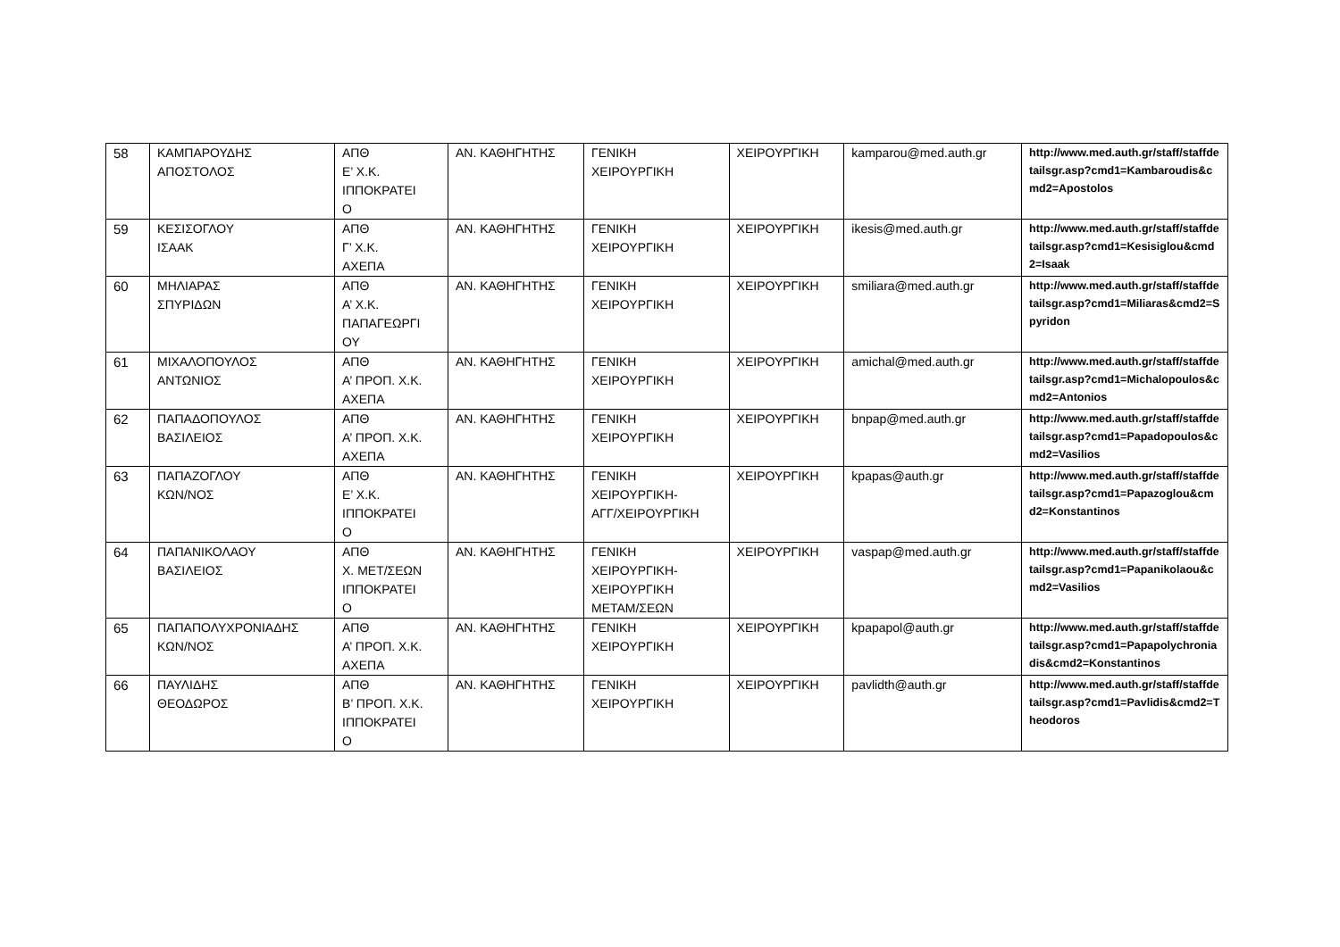| 58 | ΚΑΜΠΑΡΟΥΔΗΣ ΑΠΟΣΤΟΛΟΣ | ΑΠΘ Ε’ Χ.Κ. ΙΠΠΟΚΡΑΤΕΙ Ο | ΑΝ. ΚΑΘΗΓΗΤΗΣ | ΓΕΝΙΚΗ ΧΕΙΡΟΥΡΓΙΚΗ | ΧΕΙΡΟΥΡΓΙΚΗ | kamparou@med.auth.gr | http://www.med.auth.gr/staff/staffdetailsgr.asp?cmd1=Kambaroudis&cmd2=Apostolos |
| 59 | ΚΕΣΙΣΟΓΛΟΥ ΙΣΑΑΚ | ΑΠΘ Γ’ Χ.Κ. ΑΧΕΠΑ | ΑΝ. ΚΑΘΗΓΗΤΗΣ | ΓΕΝΙΚΗ ΧΕΙΡΟΥΡΓΙΚΗ | ΧΕΙΡΟΥΡΓΙΚΗ | ikesis@med.auth.gr | http://www.med.auth.gr/staff/staffdetailsgr.asp?cmd1=Kesisiglou&cmd2=Isaak |
| 60 | ΜΗΛΙΑΡΑΣ ΣΠΥΡΙΔΩΝ | ΑΠΘ Α’ Χ.Κ. ΠΑΠΑΓΕΩΡΓΙ ΟΥ | ΑΝ. ΚΑΘΗΓΗΤΗΣ | ΓΕΝΙΚΗ ΧΕΙΡΟΥΡΓΙΚΗ | ΧΕΙΡΟΥΡΓΙΚΗ | smiliara@med.auth.gr | http://www.med.auth.gr/staff/staffdetailsgr.asp?cmd1=Miliaras&cmd2=Spyridon |
| 61 | ΜΙΧΑΛΟΠΟΥΛΟΣ ΑΝΤΩΝΙΟΣ | ΑΠΘ Α’ ΠΡΟΠ. Χ.Κ. ΑΧΕΠΑ | ΑΝ. ΚΑΘΗΓΗΤΗΣ | ΓΕΝΙΚΗ ΧΕΙΡΟΥΡΓΙΚΗ | ΧΕΙΡΟΥΡΓΙΚΗ | amichal@med.auth.gr | http://www.med.auth.gr/staff/staffdetailsgr.asp?cmd1=Michalopoulos&cmd2=Antonios |
| 62 | ΠΑΠΑΔΟΠΟΥΛΟΣ ΒΑΣΙΛΕΙΟΣ | ΑΠΘ Α’ ΠΡΟΠ. Χ.Κ. ΑΧΕΠΑ | ΑΝ. ΚΑΘΗΓΗΤΗΣ | ΓΕΝΙΚΗ ΧΕΙΡΟΥΡΓΙΚΗ | ΧΕΙΡΟΥΡΓΙΚΗ | bnpap@med.auth.gr | http://www.med.auth.gr/staff/staffdetailsgr.asp?cmd1=Papadopoulos&cmd2=Vasilios |
| 63 | ΠΑΠΑΖΟΓΛΟΥ ΚΩΝ/ΝΟΣ | ΑΠΘ Ε’ Χ.Κ. ΙΠΠΟΚΡΑΤΕΙ Ο | ΑΝ. ΚΑΘΗΓΗΤΗΣ | ΓΕΝΙΚΗ ΧΕΙΡΟΥΡΓΙΚΗ- ΑΓΓ/ΧΕΙΡΟΥΡΓΙΚΗ | ΧΕΙΡΟΥΡΓΙΚΗ | kpapas@auth.gr | http://www.med.auth.gr/staff/staffdetailsgr.asp?cmd1=Papazoglou&cmd2=Konstantinos |
| 64 | ΠΑΠΑΝΙΚΟΛΑΟΥ ΒΑΣΙΛΕΙΟΣ | ΑΠΘ Χ. ΜΕΤ/ΣΕΩΝ ΙΠΠΟΚΡΑΤΕΙ Ο | ΑΝ. ΚΑΘΗΓΗΤΗΣ | ΓΕΝΙΚΗ ΧΕΙΡΟΥΡΓΙΚΗ- ΧΕΙΡΟΥΡΓΙΚΗ ΜΕΤΑΜ/ΣΕΩΝ | ΧΕΙΡΟΥΡΓΙΚΗ | vaspap@med.auth.gr | http://www.med.auth.gr/staff/staffdetailsgr.asp?cmd1=Papanikolaou&cmd2=Vasilios |
| 65 | ΠΑΠΑΠΟΛΥΧΡΟΝΙΑΔΗΣ ΚΩΝ/ΝΟΣ | ΑΠΘ Α’ ΠΡΟΠ. Χ.Κ. ΑΧΕΠΑ | ΑΝ. ΚΑΘΗΓΗΤΗΣ | ΓΕΝΙΚΗ ΧΕΙΡΟΥΡΓΙΚΗ | ΧΕΙΡΟΥΡΓΙΚΗ | kpapapol@auth.gr | http://www.med.auth.gr/staff/staffdetailsgr.asp?cmd1=Papapolychroniadis&cmd2=Konstantinos |
| 66 | ΠΑΥΛΙΔΗΣ ΘΕΟΔΩΡΟΣ | ΑΠΘ Β’ ΠΡΟΠ. Χ.Κ. ΙΠΠΟΚΡΑΤΕΙ Ο | ΑΝ. ΚΑΘΗΓΗΤΗΣ | ΓΕΝΙΚΗ ΧΕΙΡΟΥΡΓΙΚΗ | ΧΕΙΡΟΥΡΓΙΚΗ | pavlidth@auth.gr | http://www.med.auth.gr/staff/staffdetailsgr.asp?cmd1=Pavlidis&cmd2=Theodoros |